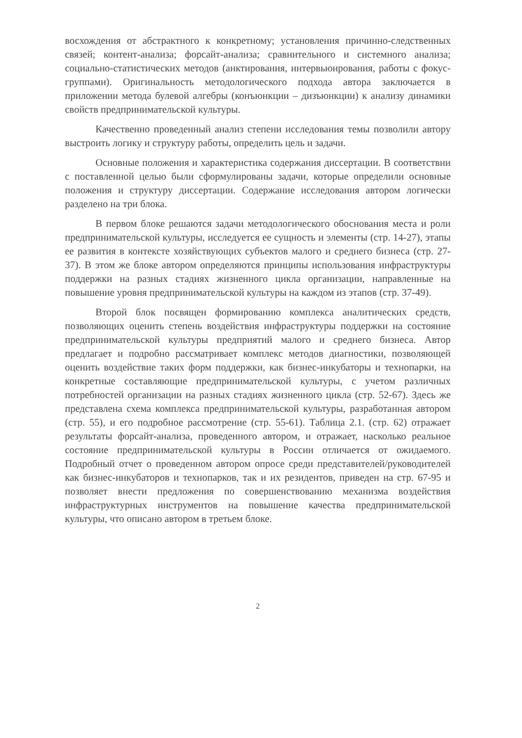восхождения от абстрактного к конкретному; установления причинно-следственных связей; контент-анализа; форсайт-анализа; сравнительного и системного анализа; социально-статистических методов (анктирования, интервьюирования, работы с фокус-группами). Оригинальность методологического подхода автора заключается в приложении метода булевой алгебры (конъюнкции – дизъюнкции) к анализу динамики свойств предпринимательской культуры.
Качественно проведенный анализ степени исследования темы позволили автору выстроить логику и структуру работы, определить цель и задачи.
Основные положения и характеристика содержания диссертации. В соответствии с поставленной целью были сформулированы задачи, которые определили основные положения и структуру диссертации. Содержание исследования автором логически разделено на три блока.
В первом блоке решаются задачи методологического обоснования места и роли предпринимательской культуры, исследуется ее сущность и элементы (стр. 14-27), этапы ее развития в контексте хозяйствующих субъектов малого и среднего бизнеса (стр. 27-37). В этом же блоке автором определяются принципы использования инфраструктуры поддержки на разных стадиях жизненного цикла организации, направленные на повышение уровня предпринимательской культуры на каждом из этапов (стр. 37-49).
Второй блок посвящен формированию комплекса аналитических средств, позволяющих оценить степень воздействия инфраструктуры поддержки на состояние предпринимательской культуры предприятий малого и среднего бизнеса. Автор предлагает и подробно рассматривает комплекс методов диагностики, позволяющей оценить воздействие таких форм поддержки, как бизнес-инкубаторы и технопарки, на конкретные составляющие предпринимательской культуры, с учетом различных потребностей организации на разных стадиях жизненного цикла (стр. 52-67). Здесь же представлена схема комплекса предпринимательской культуры, разработанная автором (стр. 55), и его подробное рассмотрение (стр. 55-61). Таблица 2.1. (стр. 62) отражает результаты форсайт-анализа, проведенного автором, и отражает, насколько реальное состояние предпринимательской культуры в России отличается от ожидаемого. Подробный отчет о проведенном автором опросе среди представителей/руководителей как бизнес-инкубаторов и технопарков, так и их резидентов, приведен на стр. 67-95 и позволяет внести предложения по совершенствованию механизма воздействия инфраструктурных инструментов на повышение качества предпринимательской культуры, что описано автором в третьем блоке.
2